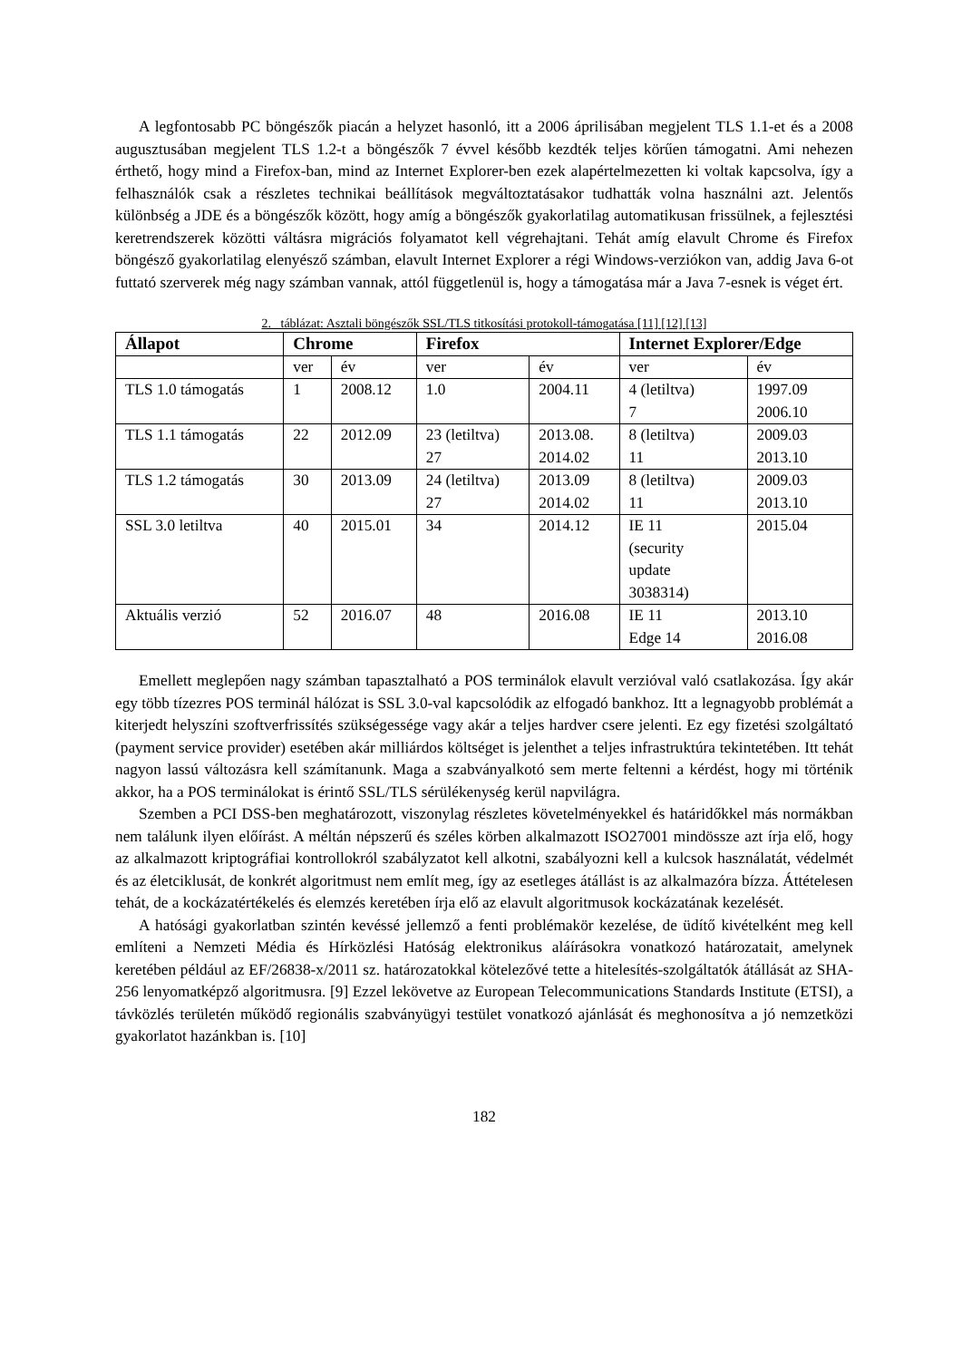A legfontosabb PC böngészők piacán a helyzet hasonló, itt a 2006 áprilisában megjelent TLS 1.1-et és a 2008 augusztusában megjelent TLS 1.2-t a böngészők 7 évvel később kezdték teljes körűen támogatni. Ami nehezen érthető, hogy mind a Firefox-ban, mind az Internet Explorer-ben ezek alapértelmezetten ki voltak kapcsolva, így a felhasználók csak a részletes technikai beállítások megváltoztatásakor tudhatták volna használni azt. Jelentős különbség a JDE és a böngészők között, hogy amíg a böngészők gyakorlatilag automatikusan frissülnek, a fejlesztési keretrendszerek közötti váltásra migrációs folyamatot kell végrehajtani. Tehát amíg elavult Chrome és Firefox böngésző gyakorlatilag elenyésző számban, elavult Internet Explorer a régi Windows-verziókon van, addig Java 6-ot futtató szerverek még nagy számban vannak, attól függetlenül is, hogy a támogatása már a Java 7-esnek is véget ért.
2. táblázat: Asztali böngészők SSL/TLS titkosítási protokoll-támogatása [11] [12] [13]
| Állapot | Chrome | | Firefox | | Internet Explorer/Edge | |
| --- | --- | --- | --- | --- | --- | --- |
| | ver | év | ver | év | ver | év |
| TLS 1.0 támogatás | 1 | 2008.12 | 1.0 | 2004.11 | 4 (letiltva) 7 | 1997.09 2006.10 |
| TLS 1.1 támogatás | 22 | 2012.09 | 23 (letiltva) 27 | 2013.08. 2014.02 | 8 (letiltva) 11 | 2009.03 2013.10 |
| TLS 1.2 támogatás | 30 | 2013.09 | 24 (letiltva) 27 | 2013.09 2014.02 | 8 (letiltva) 11 | 2009.03 2013.10 |
| SSL 3.0 letiltva | 40 | 2015.01 | 34 | 2014.12 | IE 11 (security update 3038314) | 2015.04 |
| Aktuális verzió | 52 | 2016.07 | 48 | 2016.08 | IE 11 Edge 14 | 2013.10 2016.08 |
Emellett meglepően nagy számban tapasztalható a POS terminálok elavult verzióval való csatlakozása. Így akár egy több tízezres POS terminál hálózat is SSL 3.0-val kapcsolódik az elfogadó bankhoz. Itt a legnagyobb problémát a kiterjedt helyszíni szoftverfrissítés szükségessége vagy akár a teljes hardver csere jelenti. Ez egy fizetési szolgáltató (payment service provider) esetében akár milliárdos költséget is jelenthet a teljes infrastruktúra tekintetében. Itt tehát nagyon lassú változásra kell számítanunk. Maga a szabványalkotó sem merte feltenni a kérdést, hogy mi történik akkor, ha a POS terminálokat is érintő SSL/TLS sérülékenység kerül napvilágra.
Szemben a PCI DSS-ben meghatározott, viszonylag részletes követelményekkel és határidőkkel más normákban nem találunk ilyen előírást. A méltán népszerű és széles körben alkalmazott ISO27001 mindössze azt írja elő, hogy az alkalmazott kriptográfiai kontrollokról szabályzatot kell alkotni, szabályozni kell a kulcsok használatát, védelmét és az életciklusát, de konkrét algoritmust nem említ meg, így az esetleges átállást is az alkalmazóra bízza. Áttételesen tehát, de a kockázatértékelés és elemzés keretében írja elő az elavult algoritmusok kockázatának kezelését.
A hatósági gyakorlatban szintén kevéssé jellemző a fenti problémakör kezelése, de üdítő kivételként meg kell említeni a Nemzeti Média és Hírközlési Hatóság elektronikus aláírásokra vonatkozó határozatait, amelynek keretében például az EF/26838-x/2011 sz. határozatokkal kötelezővé tette a hitelesítés-szolgáltatók átállását az SHA-256 lenyomatképző algoritmusra. [9] Ezzel lekövetve az European Telecommunications Standards Institute (ETSI), a távközlés területén működő regionális szabványügyi testület vonatkozó ajánlását és meghonosítva a jó nemzetközi gyakorlatot hazánkban is. [10]
182